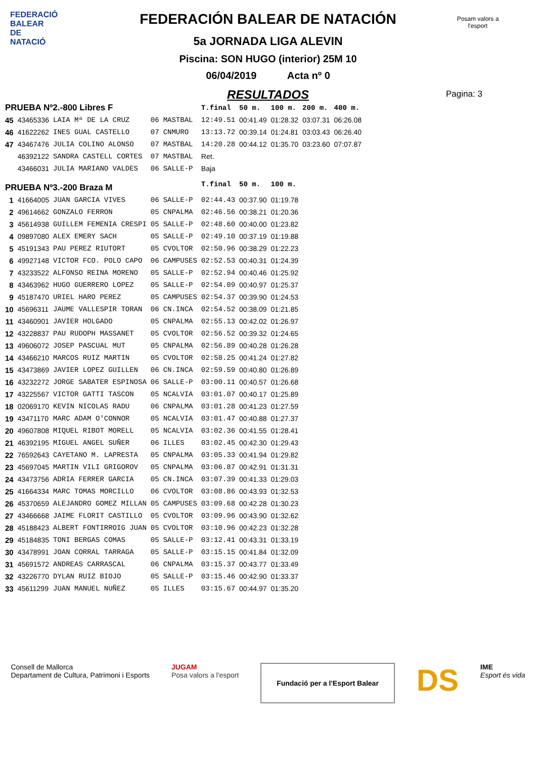FEDERACIÓ BALEAR DE NATACIÓ
Posam valors a l'esport
FEDERACIÓN BALEAR DE NATACIÓN
5a JORNADA LIGA ALEVIN
Piscina: SON HUGO (interior) 25M 10
06/04/2019 Acta nº 0
RESULTADOS
Pagina: 3
| PRUEBA Nº2.-800 Libres F | | | | | T.final | 50 m. | 100 m. | 200 m. | 400 m. |
| 45 | 43465336 | LAIA Mª DE LA CRUZ | 06 | MASTBAL | 12:49.51 | 00:41.49 | 01:28.32 | 03:07.31 | 06:26.08 |
| 46 | 41622262 | INES GUAL CASTELLO | 07 | CNMURO | 13:13.72 | 00:39.14 | 01:24.81 | 03:03.43 | 06:26.40 |
| 47 | 43467476 | JULIA COLINO ALONSO | 07 | MASTBAL | 14:20.28 | 00:44.12 | 01:35.70 | 03:23.60 | 07:07.87 |
| | 46392122 | SANDRA CASTELL CORTES | 07 | MASTBAL | Ret. | | | | |
| | 43466031 | JULIA MARIANO VALDES | 06 | SALLE-P | Baja | | | | |
| PRUEBA Nº3.-200 Braza M | | | | | T.final | 50 m. | 100 m. | | |
| 1 | 41664005 | JUAN GARCIA VIVES | 06 | SALLE-P | 02:44.43 | 00:37.90 | 01:19.78 | | |
| 2 | 49614662 | GONZALO FERRON | 05 | CNPALMA | 02:46.56 | 00:38.21 | 01:20.36 | | |
| 3 | 45614938 | GUILLEM FEMENIA CRESPI | 05 | SALLE-P | 02:48.60 | 00:40.00 | 01:23.82 | | |
| 4 | 09897080 | ALEX EMERY SACH | 05 | SALLE-P | 02:49.10 | 00:37.19 | 01:19.88 | | |
| 5 | 45191343 | PAU PEREZ RIUTORT | 05 | CVOLTOR | 02:50.96 | 00:38.29 | 01:22.23 | | |
| 6 | 49927148 | VICTOR FCO. POLO CAPO | 06 | CAMPUSES | 02:52.53 | 00:40.31 | 01:24.39 | | |
| 7 | 43233522 | ALFONSO REINA MORENO | 05 | SALLE-P | 02:52.94 | 00:40.46 | 01:25.92 | | |
| 8 | 43463962 | HUGO GUERRERO LOPEZ | 05 | SALLE-P | 02:54.09 | 00:40.97 | 01:25.37 | | |
| 9 | 45187470 | URIEL HARO PEREZ | 05 | CAMPUSES | 02:54.37 | 00:39.90 | 01:24.53 | | |
| 10 | 45696311 | JAUME VALLESPIR TORAN | 06 | CN.INCA | 02:54.52 | 00:38.09 | 01:21.85 | | |
| 11 | 43460901 | JAVIER HOLGADO | 05 | CNPALMA | 02:55.13 | 00:42.02 | 01:26.97 | | |
| 12 | 43228837 | PAU RUDOPH MASSANET | 05 | CVOLTOR | 02:56.52 | 00:39.32 | 01:24.65 | | |
| 13 | 49606072 | JOSEP PASCUAL MUT | 05 | CNPALMA | 02:56.89 | 00:40.28 | 01:26.28 | | |
| 14 | 43466210 | MARCOS RUIZ MARTIN | 05 | CVOLTOR | 02:58.25 | 00:41.24 | 01:27.82 | | |
| 15 | 43473869 | JAVIER LOPEZ GUILLEN | 06 | CN.INCA | 02:59.59 | 00:40.80 | 01:26.89 | | |
| 16 | 43232272 | JORGE SABATER ESPINOSA | 06 | SALLE-P | 03:00.11 | 00:40.57 | 01:26.68 | | |
| 17 | 43225567 | VICTOR GATTI TASCON | 05 | NCALVIA | 03:01.07 | 00:40.17 | 01:25.89 | | |
| 18 | 02069170 | KEVIN NICOLAS RADU | 06 | CNPALMA | 03:01.28 | 00:41.23 | 01:27.59 | | |
| 19 | 43471170 | MARC ADAM O'CONNOR | 05 | NCALVIA | 03:01.47 | 00:40.88 | 01:27.37 | | |
| 20 | 49607808 | MIQUEL RIBOT MORELL | 05 | NCALVIA | 03:02.36 | 00:41.55 | 01:28.41 | | |
| 21 | 46392195 | MIGUEL ANGEL SUÑER | 06 | ILLES | 03:02.45 | 00:42.30 | 01:29.43 | | |
| 22 | 76592643 | CAYETANO M. LAPRESTA | 05 | CNPALMA | 03:05.33 | 00:41.94 | 01:29.82 | | |
| 23 | 45697045 | MARTIN VILI GRIGOROV | 05 | CNPALMA | 03:06.87 | 00:42.91 | 01:31.31 | | |
| 24 | 43473756 | ADRIA FERRER GARCIA | 05 | CN.INCA | 03:07.39 | 00:41.33 | 01:29.03 | | |
| 25 | 41664334 | MARC TOMAS MORCILLO | 06 | CVOLTOR | 03:08.86 | 00:43.93 | 01:32.53 | | |
| 26 | 45370659 | ALEJANDRO GOMEZ MILLAN | 05 | CAMPUSES | 03:09.68 | 00:42.28 | 01:30.23 | | |
| 27 | 43466668 | JAIME FLORIT CASTILLO | 05 | CVOLTOR | 03:09.96 | 00:43.90 | 01:32.62 | | |
| 28 | 45188423 | ALBERT FONTIRROIG JUAN | 05 | CVOLTOR | 03:10.96 | 00:42.23 | 01:32.28 | | |
| 29 | 45184835 | TONI BERGAS COMAS | 05 | SALLE-P | 03:12.41 | 00:43.31 | 01:33.19 | | |
| 30 | 43478991 | JOAN CORRAL TARRAGA | 05 | SALLE-P | 03:15.15 | 00:41.84 | 01:32.09 | | |
| 31 | 45691572 | ANDREAS CARRASCAL | 06 | CNPALMA | 03:15.37 | 00:43.77 | 01:33.49 | | |
| 32 | 43226770 | DYLAN RUIZ BIOJO | 05 | SALLE-P | 03:15.46 | 00:42.90 | 01:33.37 | | |
| 33 | 45611299 | JUAN MANUEL NUÑEZ | 05 | ILLES | 03:15.67 | 00:44.97 | 01:35.20 | | |
Consell de Mallorca
Departament de Cultura, Patrimoni i Esports
JUGAM
Posa valors a l'esport
Fundació per a l'Esport Balear
DS
IME
Esport és vida